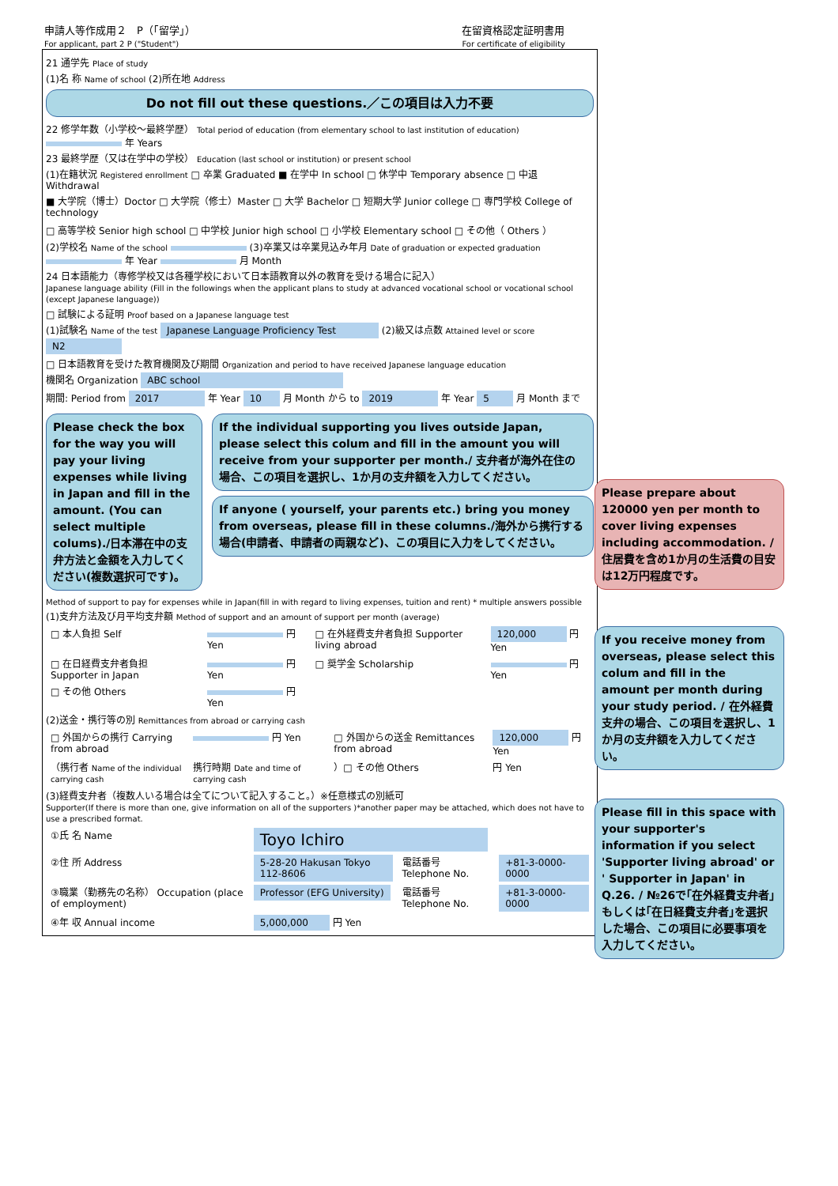申請人等作成用２　P（｢留学｣）
For applicant, part 2 P ("Student")
在留資格認定証明書用
For certificate of eligibility
21 通学先 Place of study
(1)名 称 Name of school (2)所在地 Address
Do not fill out these questions.／この項目は入力不要
22 修学年数（小学校～最終学歴） Total period of education (from elementary school to last institution of education) 年 Years
23 最終学歴（又は在学中の学校） Education (last school or institution) or present school
(1)在籍状況 Registered enrollment □ 卒業 Graduated ■ 在学中 In school □ 休学中 Temporary absence □ 中退 Withdrawal
■ 大学院（博士）Doctor □ 大学院（修士）Master □ 大学 Bachelor □ 短期大学 Junior college □ 専門学校 College of technology
□ 高等学校 Senior high school □ 中学校 Junior high school □ 小学校 Elementary school □ その他（ Others ）
(2)学校名 Name of the school (3)卒業又は卒業見込み年月 Date of graduation or expected graduation 年 Year 月 Month
24 日本語能力（専修学校又は各種学校において日本語教育以外の教育を受ける場合に記入）
Japanese language ability (Fill in the followings when the applicant plans to study at advanced vocational school or vocational school (except Japanese language))
□ 試験による証明 Proof based on a Japanese language test
(1)試験名 Name of the test Japanese Language Proficiency Test (2)級又は点数 Attained level or score N2
□ 日本語教育を受けた教育機関及び期間 Organization and period to have received Japanese language education
機関名 Organization ABC school
期間: Period from 2017 年 Year 10 月 Month から to 2019 年 Year 5 月 Month まで
Please check the box for the way you will pay your living expenses while living in Japan and fill in the amount. (You can select multiple colums)./日本滞在中の支弁方法と金額を入力してください(複数選択可です)。
If the individual supporting you lives outside Japan, please select this colum and fill in the amount you will receive from your supporter per month./ 支弁者が海外在住の場合、この項目を選択し、1か月の支弁額を入力してください。
If anyone ( yourself, your parents etc.) bring you money from overseas, please fill in these columns./海外から携行する場合(申請者、申請者の両親など)、この項目に入力をしてください。
Method of support to pay for expenses while in Japan(fill in with regard to living expenses, tuition and rent) * multiple answers possible
(1)支弁方法及び月平均支弁額 Method of support and an amount of support per month (average)
| □ 本人負担 Self | 円 Yen | □ 在外経費支弁者負担 Supporter living abroad | 120,000 円 Yen |
| □ 在日経費支弁者負担 Supporter in Japan | 円 Yen | □ 奨学金 Scholarship | 円 Yen |
| □ その他 Others | 円 Yen | | |
(2)送金・携行等の別 Remittances from abroad or carrying cash
| □ 外国からの携行 Carrying from abroad | 円 Yen | □ 外国からの送金 Remittances from abroad | 120,000 円 Yen |
| （携行者 Name of the individual carrying cash | 携行時期 Date and time of carrying cash | ）□ その他 Others | 円 Yen |
(3)経費支弁者（複数人いる場合は全てについて記入すること。）※任意様式の別紙可
Supporter(If there is more than one, give information on all of the supporters )*another paper may be attached, which does not have to use a prescribed format.
| ①氏 名 Name | Toyo Ichiro | | |
| ②住 所 Address | 5-28-20 Hakusan Tokyo 112-8606 | 電話番号 Telephone No. | +81-3-0000-0000 |
| ③職業（勤務先の名称） Occupation (place of employment) | Professor (EFG University) | 電話番号 Telephone No. | +81-3-0000-0000 |
| ④年 収 Annual income | 5,000,000 円 Yen | | |
Please prepare about 120000 yen per month to cover living expenses including accommodation. / 住居費を含め1か月の生活費の目安は12万円程度です。
If you receive money from overseas, please select this colum and fill in the amount per month during your study period. / 在外経費支弁の場合、この項目を選択し、1か月の支弁額を入力してください。
Please fill in this space with your supporter's information if you select 'Supporter living abroad' or ' Supporter in Japan' in Q.26. / №26で｢在外経費支弁者｣もしくは｢在日経費支弁者｣を選択した場合、この項目に必要事項を入力してください。